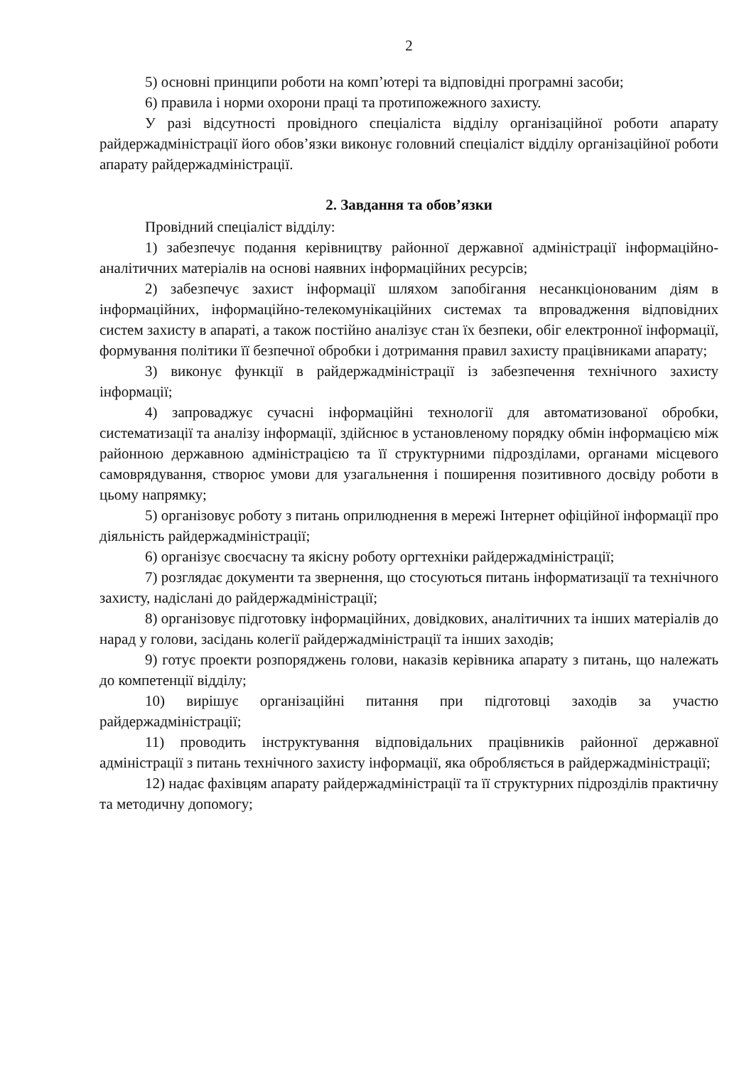2
5) основні принципи роботи на комп’ютері та відповідні програмні засоби;
6) правила і норми охорони праці та протипожежного захисту.
У разі відсутності провідного спеціаліста відділу організаційної роботи апарату райдержадміністрації його обов’язки виконує головний спеціаліст відділу організаційної роботи апарату райдержадміністрації.
2. Завдання та обов’язки
Провідний спеціаліст відділу:
1) забезпечує подання керівництву районної державної адміністрації інформаційно-аналітичних матеріалів на основі наявних інформаційних ресурсів;
2) забезпечує захист інформації шляхом запобігання несанкціонованим діям в інформаційних, інформаційно-телекомунікаційних системах та впровадження відповідних систем захисту в апараті, а також постійно аналізує стан їх безпеки, обіг електронної інформації, формування політики її безпечної обробки і дотримання правил захисту працівниками апарату;
3) виконує функції в райдержадміністрації із забезпечення технічного захисту інформації;
4) запроваджує сучасні інформаційні технології для автоматизованої обробки, систематизації та аналізу інформації, здійснює в установленому порядку обмін інформацією між районною державною адміністрацією та її структурними підрозділами, органами місцевого самоврядування, створює умови для узагальнення і поширення позитивного досвіду роботи в цьому напрямку;
5) організовує роботу з питань оприлюднення в мережі Інтернет офіційної інформації про діяльність райдержадміністрації;
6) організує своєчасну та якісну роботу оргтехніки райдержадміністрації;
7) розглядає документи та звернення, що стосуються питань інформатизації та технічного захисту, надіслані до райдержадміністрації;
8) організовує підготовку інформаційних, довідкових, аналітичних та інших матеріалів до нарад у голови, засідань колегії райдержадміністрації та інших заходів;
9) готує проекти розпоряджень голови, наказів керівника апарату з питань, що належать до компетенції відділу;
10) вирішує організаційні питання при підготовці заходів за участю райдержадміністрації;
11) проводить інструктування відповідальних працівників районної державної адміністрації з питань технічного захисту інформації, яка обробляється в райдержадміністрації;
12) надає фахівцям апарату райдержадміністрації та її структурних підрозділів практичну та методичну допомогу;